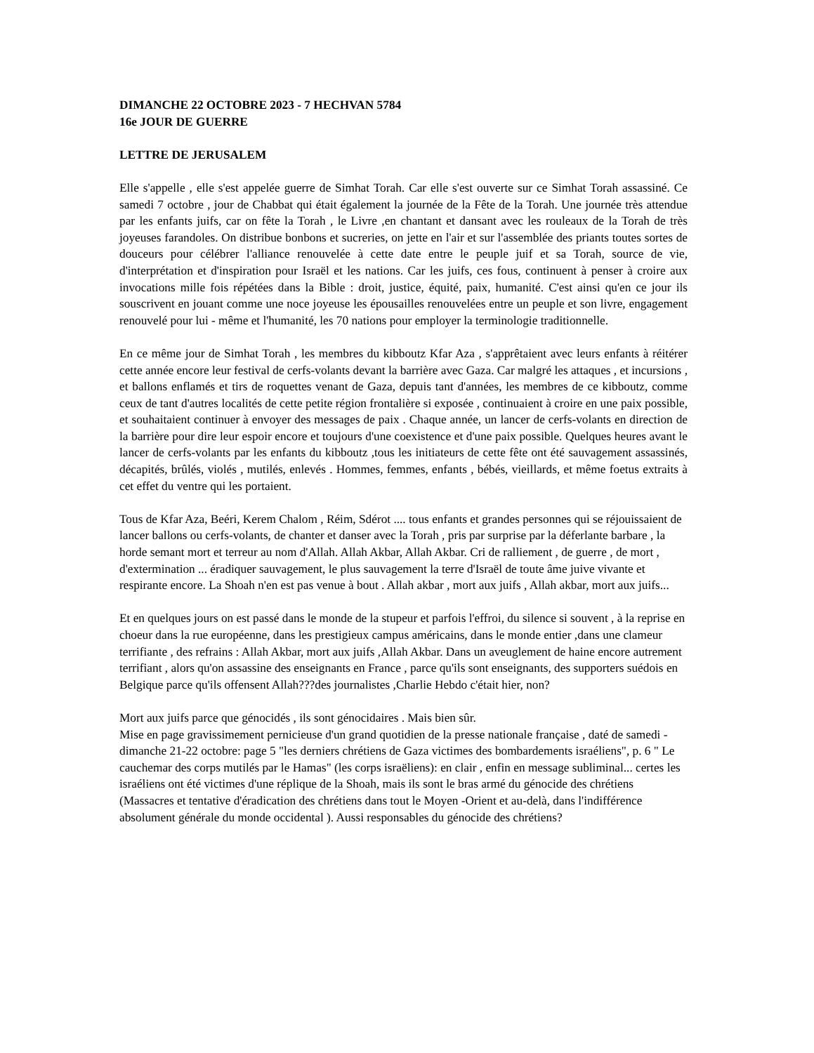DIMANCHE 22 OCTOBRE 2023 - 7 HECHVAN 5784
16e JOUR DE GUERRE
LETTRE DE JERUSALEM
Elle s'appelle , elle s'est appelée guerre de Simhat Torah. Car elle s'est ouverte sur ce Simhat Torah assassiné. Ce samedi 7 octobre , jour de Chabbat qui était également la journée de la Fête de la Torah. Une journée très attendue par les enfants juifs, car on fête la Torah , le Livre ,en chantant et dansant avec les rouleaux de la Torah de très joyeuses farandoles. On distribue bonbons et sucreries, on jette en l'air et sur l'assemblée des priants toutes sortes de douceurs pour célébrer l'alliance renouvelée à cette date entre le peuple juif et sa Torah, source de vie, d'interprétation et d'inspiration pour Israël et les nations. Car les juifs, ces fous, continuent à penser à croire aux invocations mille fois répétées dans la Bible : droit, justice, équité, paix, humanité. C'est ainsi qu'en ce jour ils souscrivent en jouant comme une noce joyeuse les épousailles renouvelées entre un peuple et son livre, engagement renouvelé pour lui - même et l'humanité, les 70 nations pour employer la terminologie traditionnelle.
En ce même jour de Simhat Torah , les membres du kibboutz Kfar Aza , s'apprêtaient avec leurs enfants à réitérer cette année encore leur festival de cerfs-volants devant la barrière avec Gaza. Car malgré les attaques , et incursions , et ballons enflamés et tirs de roquettes venant de Gaza, depuis tant d'années, les membres de ce kibboutz, comme ceux de tant d'autres localités de cette petite région frontalière si exposée , continuaient à croire en une paix possible, et souhaitaient continuer à envoyer des messages de paix . Chaque année, un lancer de cerfs-volants en direction de la barrière pour dire leur espoir encore et toujours d'une coexistence et d'une paix possible. Quelques heures avant le lancer de cerfs-volants par les enfants du kibboutz ,tous les initiateurs de cette fête ont été sauvagement assassinés, décapités, brûlés, violés , mutilés, enlevés . Hommes, femmes, enfants , bébés, vieillards, et même foetus extraits à cet effet du ventre qui les portaient.
Tous de Kfar Aza, Beéri, Kerem Chalom , Réim, Sdérot .... tous enfants et grandes personnes qui se réjouissaient de lancer ballons ou cerfs-volants, de chanter et danser avec la Torah , pris par surprise par la déferlante barbare , la horde semant mort et terreur au nom d'Allah. Allah Akbar, Allah Akbar. Cri de ralliement , de guerre , de mort , d'extermination ... éradiquer sauvagement, le plus sauvagement la terre d'Israël de toute âme juive vivante et respirante encore. La Shoah n'en est pas venue à bout . Allah akbar , mort aux juifs , Allah akbar, mort aux juifs...
Et en quelques jours on est passé dans le monde de la stupeur et parfois l'effroi, du silence si souvent , à la reprise en choeur dans la rue européenne, dans les prestigieux campus américains, dans le monde entier ,dans une clameur terrifiante , des refrains : Allah Akbar, mort aux juifs ,Allah Akbar. Dans un aveuglement de haine encore autrement terrifiant , alors qu'on assassine des enseignants en France , parce qu'ils sont enseignants, des supporters suédois en Belgique parce qu'ils offensent Allah???des journalistes ,Charlie Hebdo c'était hier, non?
Mort aux juifs parce que génocidés , ils sont génocidaires . Mais bien sûr.
Mise en page gravissimement pernicieuse d'un grand quotidien de la presse nationale française , daté de samedi -dimanche 21-22 octobre: page 5 "les derniers chrétiens de Gaza victimes des bombardements israéliens", p. 6 " Le cauchemar des corps mutilés par le Hamas" (les corps israëliens): en clair , enfin en message subliminal... certes les israéliens ont été victimes d'une réplique de la Shoah, mais ils sont le bras armé du génocide des chrétiens (Massacres et tentative d'éradication des chrétiens dans tout le Moyen -Orient et au-delà, dans l'indifférence absolument générale du monde occidental ). Aussi responsables du génocide des chrétiens?